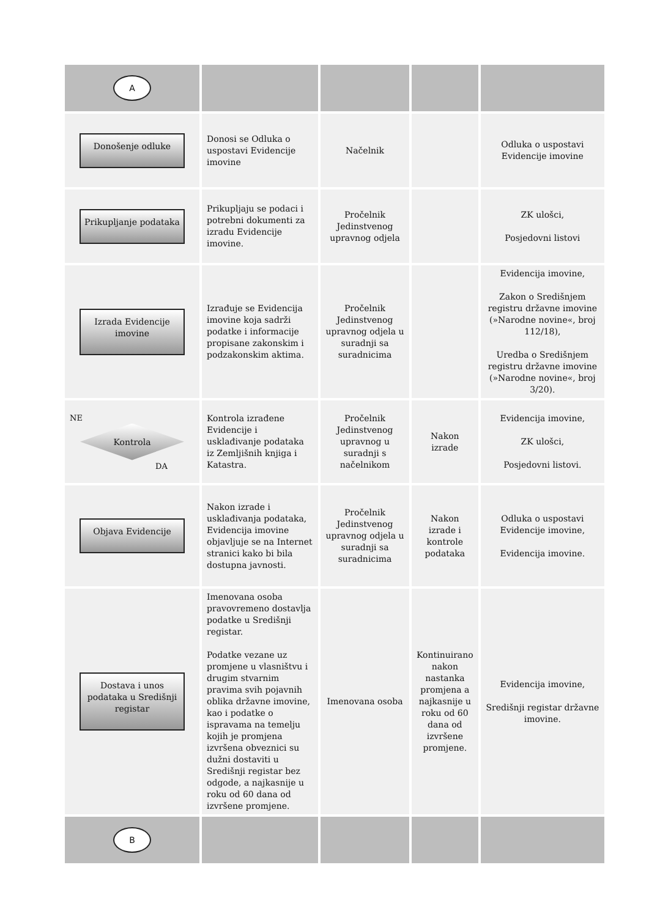| A | | | | |
| Donošenje odluke | Donosi se Odluka o uspostavi Evidencije imovine | Načelnik | | Odluka o uspostavi Evidencije imovine |
| Prikupljanje podataka | Prikupljaju se podaci i potrebni dokumenti za izradu Evidencije imovine. | Pročelnik Jedinstvenog upravnog odjela | | ZK ulošci, Posjedovni listovi |
| Izrada Evidencije imovine | Izrađuje se Evidencija imovine koja sadrži podatke i informacije propisane zakonskim i podzakonskim aktima. | Pročelnik Jedinstvenog upravnog odjela u suradnji sa suradnicima | | Evidencija imovine, Zakon o Središnjem registru državne imovine (»Narodne novine«, broj 112/18), Uredba o Središnjem registru državne imovine (»Narodne novine«, broj 3/20). |
| NE Kontrola DA | Kontrola izrađene Evidencije i usklađivanje podataka iz Zemljišnih knjiga i Katastra. | Pročelnik Jedinstvenog upravnog u suradnji s načelnikom | Nakon izrade | Evidencija imovine, ZK ulošci, Posjedovni listovi. |
| Objava Evidencije | Nakon izrade i usklađivanja podataka, Evidencija imovine objavljuje se na Internet stranici kako bi bila dostupna javnosti. | Pročelnik Jedinstvenog upravnog odjela u suradnji sa suradnicima | Nakon izrade i kontrole podataka | Odluka o uspostavi Evidencije imovine, Evidencija imovine. |
| Dostava i unos podataka u Središnji registar | Imenovana osoba pravovremeno dostavlja podatke u Središnji registar. Podatke vezane uz promjene u vlasništvu i drugim stvarnim pravima svih pojavnih oblika državne imovine, kao i podatke o ispravama na temelju kojih je promjena izvršena obveznici su dužni dostaviti u Središnji registar bez odgode, a najkasnije u roku od 60 dana od izvršene promjene. | Imenovana osoba | Kontinuirano nakon nastanka promjena a najkasnije u roku od 60 dana od izvršene promjene. | Evidencija imovine, Središnji registar državne imovine. |
| B | | | | |